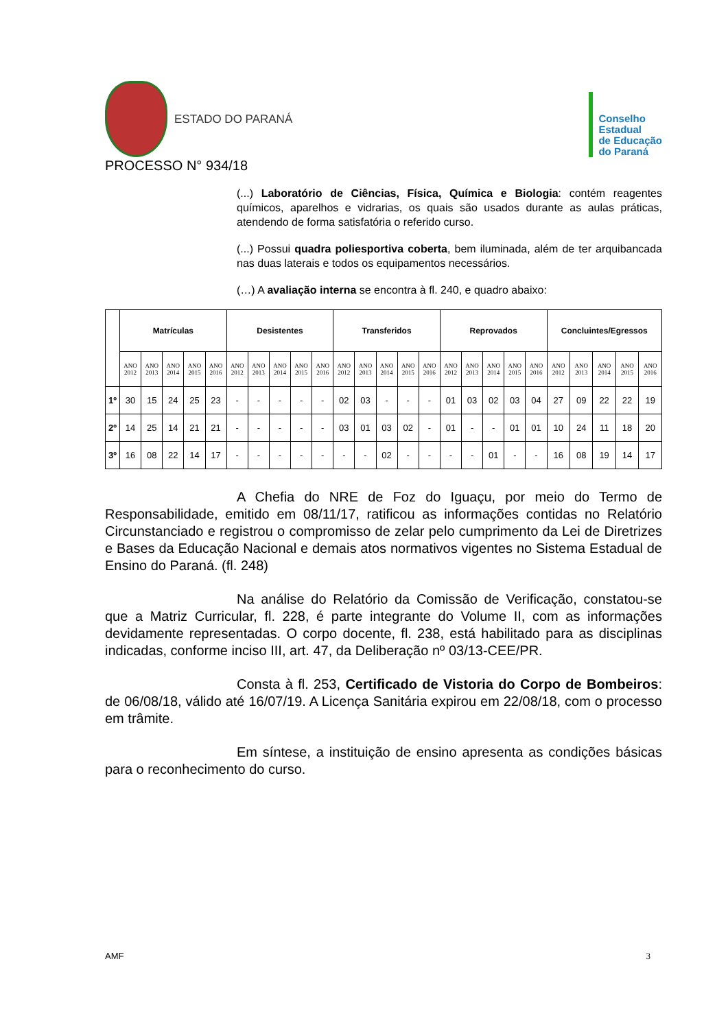ESTADO DO PARANÁ
Conselho
Estadual
de Educação
do Paraná
PROCESSO N° 934/18
(...) Laboratório de Ciências, Física, Química e Biologia: contém reagentes químicos, aparelhos e vidrarias, os quais são usados durante as aulas práticas, atendendo de forma satisfatória o referido curso.
(...) Possui quadra poliesportiva coberta, bem iluminada, além de ter arquibancada nas duas laterais e todos os equipamentos necessários.
(…) A avaliação interna se encontra à fl. 240, e quadro abaixo:
| | Matrículas | | | | | Desistentes | | | | | Transferidos | | | | | Reprovados | | | | | Concluintes/Egressos | | | | |
| --- | --- | --- | --- | --- | --- | --- | --- | --- | --- | --- | --- | --- | --- | --- | --- | --- | --- | --- | --- | --- | --- | --- | --- | --- | --- |
| | ANO 2012 | ANO 2013 | ANO 2014 | ANO 2015 | ANO 2016 | ANO 2012 | ANO 2013 | ANO 2014 | ANO 2015 | ANO 2016 | ANO 2012 | ANO 2013 | ANO 2014 | ANO 2015 | ANO 2016 | ANO 2012 | ANO 2013 | ANO 2014 | ANO 2015 | ANO 2016 | ANO 2012 | ANO 2013 | ANO 2014 | ANO 2015 | ANO 2016 |
| 1º | 30 | 15 | 24 | 25 | 23 | - | - | - | - | - | 02 | 03 | - | - | - | 01 | 03 | 02 | 03 | 04 | 27 | 09 | 22 | 22 | 19 |
| 2º | 14 | 25 | 14 | 21 | 21 | - | - | - | - | - | 03 | 01 | 03 | 02 | - | 01 | - | - | 01 | 01 | 10 | 24 | 11 | 18 | 20 |
| 3º | 16 | 08 | 22 | 14 | 17 | - | - | - | - | - | - | - | 02 | - | - | - | - | 01 | - | - | 16 | 08 | 19 | 14 | 17 |
A Chefia do NRE de Foz do Iguaçu, por meio do Termo de Responsabilidade, emitido em 08/11/17, ratificou as informações contidas no Relatório Circunstanciado e registrou o compromisso de zelar pelo cumprimento da Lei de Diretrizes e Bases da Educação Nacional e demais atos normativos vigentes no Sistema Estadual de Ensino do Paraná. (fl. 248)
Na análise do Relatório da Comissão de Verificação, constatou-se que a Matriz Curricular, fl. 228, é parte integrante do Volume II, com as informações devidamente representadas. O corpo docente, fl. 238, está habilitado para as disciplinas indicadas, conforme inciso III, art. 47, da Deliberação nº 03/13-CEE/PR.
Consta à fl. 253, Certificado de Vistoria do Corpo de Bombeiros: de 06/08/18, válido até 16/07/19. A Licença Sanitária expirou em 22/08/18, com o processo em trâmite.
Em síntese, a instituição de ensino apresenta as condições básicas para o reconhecimento do curso.
AMF 3